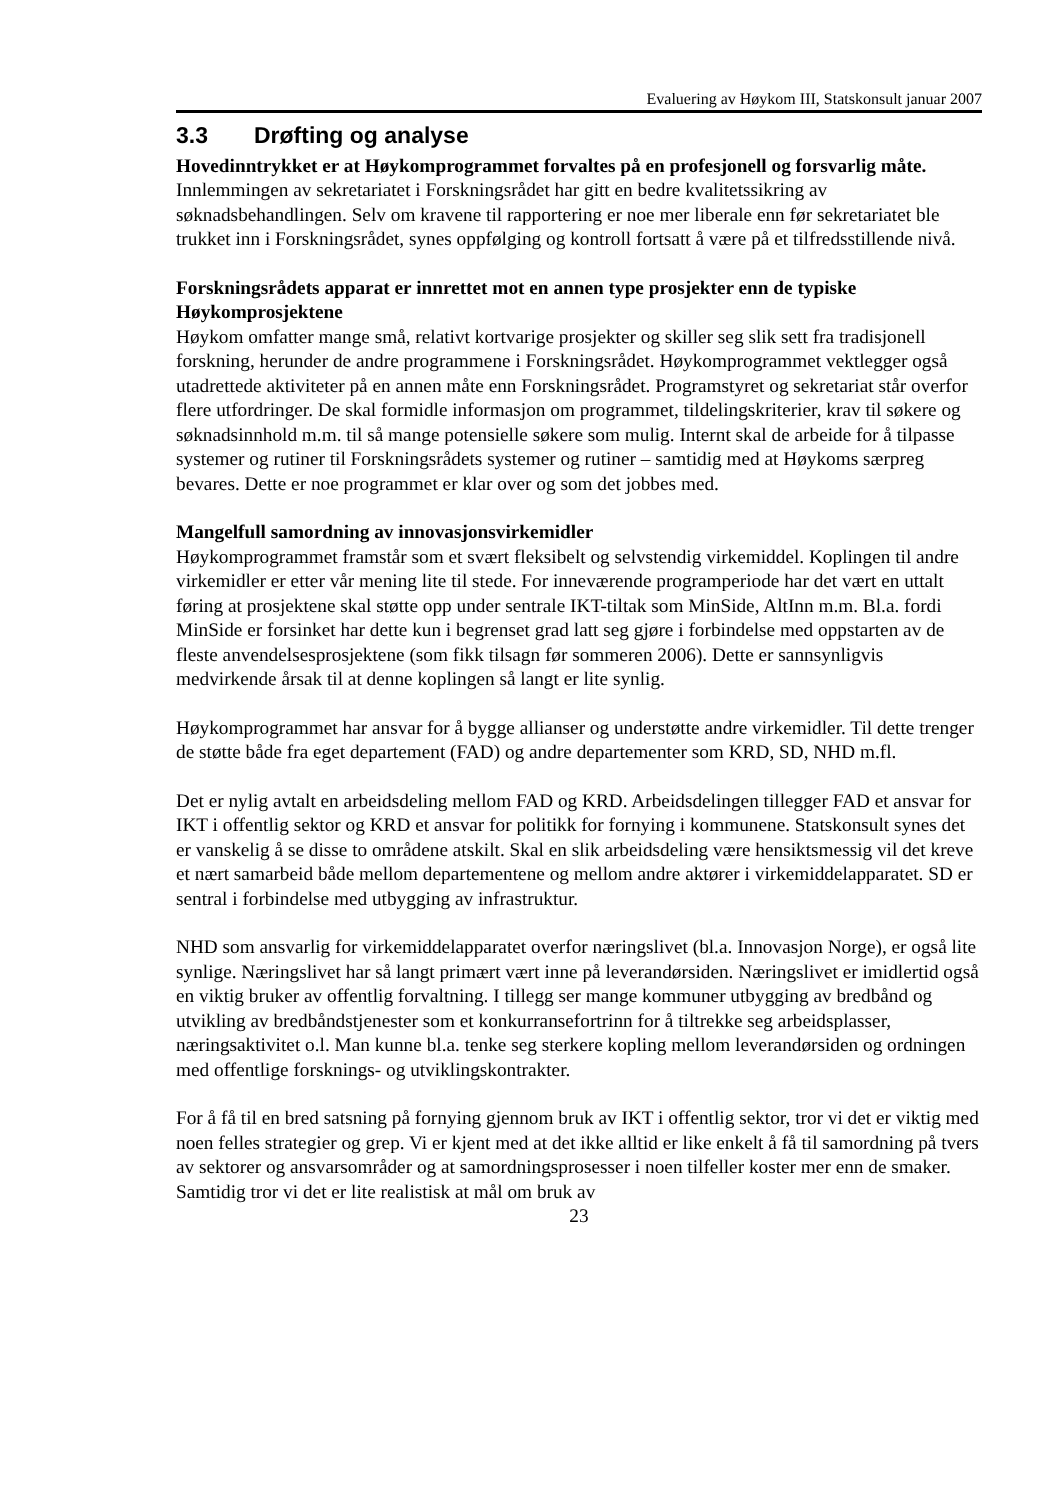Evaluering av Høykom III, Statskonsult januar 2007
3.3 Drøfting og analyse
Hovedinntrykket er at Høykomprogrammet forvaltes på en profesjonell og forsvarlig måte.
Innlemmingen av sekretariatet i Forskningsrådet har gitt en bedre kvalitetssikring av søknadsbehandlingen. Selv om kravene til rapportering er noe mer liberale enn før sekretariatet ble trukket inn i Forskningsrådet, synes oppfølging og kontroll fortsatt å være på et tilfredsstillende nivå.
Forskningsrådets apparat er innrettet mot en annen type prosjekter enn de typiske Høykomprosjektene
Høykom omfatter mange små, relativt kortvarige prosjekter og skiller seg slik sett fra tradisjonell forskning, herunder de andre programmene i Forskningsrådet. Høykomprogrammet vektlegger også utadrettede aktiviteter på en annen måte enn Forskningsrådet. Programstyret og sekretariat står overfor flere utfordringer. De skal formidle informasjon om programmet, tildelingskriterier, krav til søkere og søknadsinnhold m.m. til så mange potensielle søkere som mulig. Internt skal de arbeide for å tilpasse systemer og rutiner til Forskningsrådets systemer og rutiner – samtidig med at Høykoms særpreg bevares. Dette er noe programmet er klar over og som det jobbes med.
Mangelfull samordning av innovasjonsvirkemidler
Høykomprogrammet framstår som et svært fleksibelt og selvstendig virkemiddel. Koplingen til andre virkemidler er etter vår mening lite til stede. For inneværende programperiode har det vært en uttalt føring at prosjektene skal støtte opp under sentrale IKT-tiltak som MinSide, AltInn m.m. Bl.a. fordi MinSide er forsinket har dette kun i begrenset grad latt seg gjøre i forbindelse med oppstarten av de fleste anvendelsesprosjektene (som fikk tilsagn før sommeren 2006). Dette er sannsynligvis medvirkende årsak til at denne koplingen så langt er lite synlig.
Høykomprogrammet har ansvar for å bygge allianser og understøtte andre virkemidler. Til dette trenger de støtte både fra eget departement (FAD) og andre departementer som KRD, SD, NHD m.fl.
Det er nylig avtalt en arbeidsdeling mellom FAD og KRD. Arbeidsdelingen tillegger FAD et ansvar for IKT i offentlig sektor og KRD et ansvar for politikk for fornying i kommunene. Statskonsult synes det er vanskelig å se disse to områdene atskilt. Skal en slik arbeidsdeling være hensiktsmessig vil det kreve et nært samarbeid både mellom departementene og mellom andre aktører i virkemiddelapparatet. SD er sentral i forbindelse med utbygging av infrastruktur.
NHD som ansvarlig for virkemiddelapparatet overfor næringslivet (bl.a. Innovasjon Norge), er også lite synlige. Næringslivet har så langt primært vært inne på leverandørsiden. Næringslivet er imidlertid også en viktig bruker av offentlig forvaltning. I tillegg ser mange kommuner utbygging av bredbånd og utvikling av bredbåndstjenester som et konkurransefortrinn for å tiltrekke seg arbeidsplasser, næringsaktivitet o.l. Man kunne bl.a. tenke seg sterkere kopling mellom leverandørsiden og ordningen med offentlige forsknings- og utviklingskontrakter.
For å få til en bred satsning på fornying gjennom bruk av IKT i offentlig sektor, tror vi det er viktig med noen felles strategier og grep. Vi er kjent med at det ikke alltid er like enkelt å få til samordning på tvers av sektorer og ansvarsområder og at samordningsprosesser i noen tilfeller koster mer enn de smaker. Samtidig tror vi det er lite realistisk at mål om bruk av
23